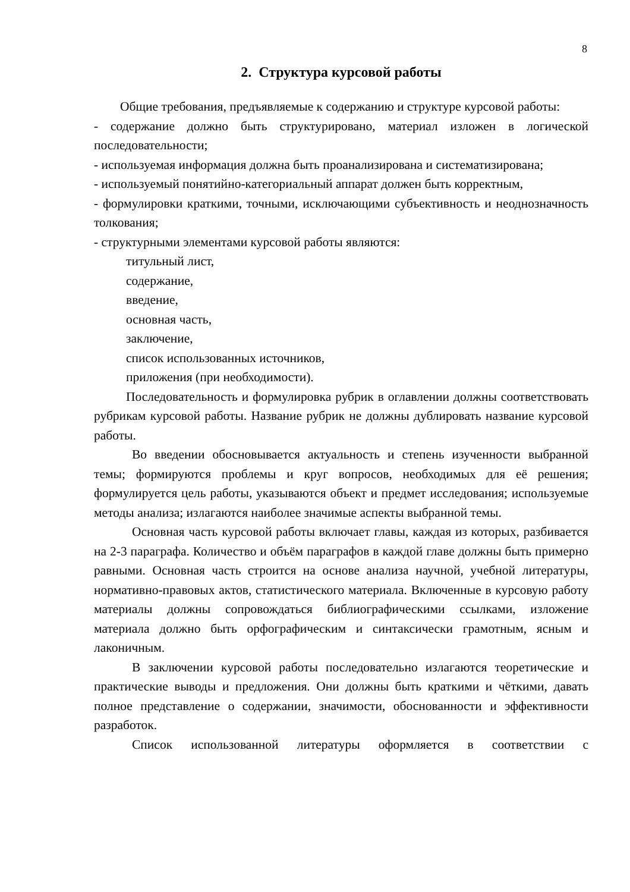8
2. Структура курсовой работы
Общие требования, предъявляемые к содержанию и структуре курсовой работы:
- содержание должно быть структурировано, материал изложен в логической последовательности;
- используемая информация должна быть проанализирована и систематизирована;
- используемый понятийно-категориальный аппарат должен быть корректным,
- формулировки краткими, точными, исключающими субъективность и неоднозначность толкования;
- структурными элементами курсовой работы являются:
титульный лист,
содержание,
введение,
основная часть,
заключение,
список использованных источников,
приложения (при необходимости).
Последовательность и формулировка рубрик в оглавлении должны соответствовать рубрикам курсовой работы. Название рубрик не должны дублировать название курсовой работы.
Во введении обосновывается актуальность и степень изученности выбранной темы; формируются проблемы и круг вопросов, необходимых для её решения; формулируется цель работы, указываются объект и предмет исследования; используемые методы анализа; излагаются наиболее значимые аспекты выбранной темы.
Основная часть курсовой работы включает главы, каждая из которых, разбивается на 2-3 параграфа. Количество и объём параграфов в каждой главе должны быть примерно равными. Основная часть строится на основе анализа научной, учебной литературы, нормативно-правовых актов, статистического материала. Включенные в курсовую работу материалы должны сопровождаться библиографическими ссылками, изложение материала должно быть орфографическим и синтаксически грамотным, ясным и лаконичным.
В заключении курсовой работы последовательно излагаются теоретические и практические выводы и предложения. Они должны быть краткими и чёткими, давать полное представление о содержании, значимости, обоснованности и эффективности разработок.
Список использованной литературы оформляется в соответствии с